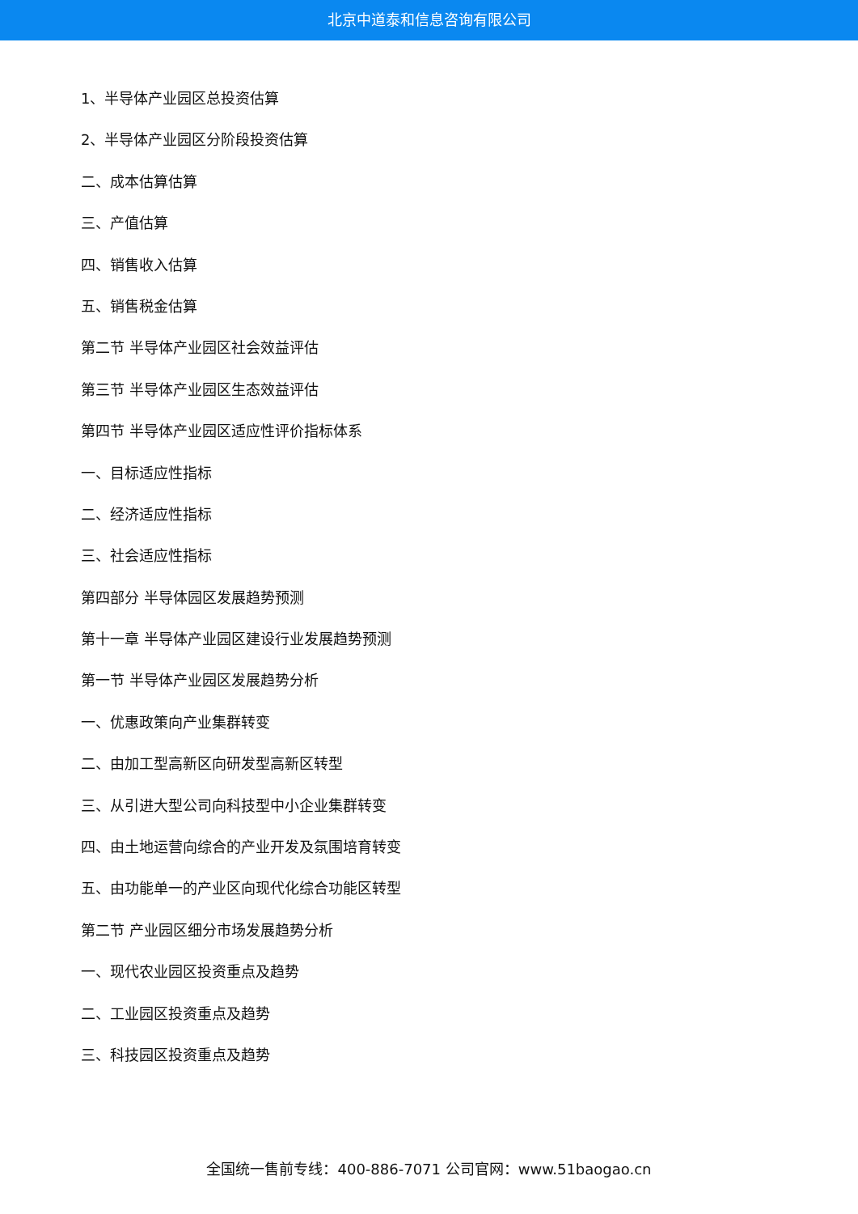北京中道泰和信息咨询有限公司
1、半导体产业园区总投资估算
2、半导体产业园区分阶段投资估算
二、成本估算估算
三、产值估算
四、销售收入估算
五、销售税金估算
第二节 半导体产业园区社会效益评估
第三节 半导体产业园区生态效益评估
第四节 半导体产业园区适应性评价指标体系
一、目标适应性指标
二、经济适应性指标
三、社会适应性指标
第四部分 半导体园区发展趋势预测
第十一章 半导体产业园区建设行业发展趋势预测
第一节 半导体产业园区发展趋势分析
一、优惠政策向产业集群转变
二、由加工型高新区向研发型高新区转型
三、从引进大型公司向科技型中小企业集群转变
四、由土地运营向综合的产业开发及氛围培育转变
五、由功能单一的产业区向现代化综合功能区转型
第二节 产业园区细分市场发展趋势分析
一、现代农业园区投资重点及趋势
二、工业园区投资重点及趋势
三、科技园区投资重点及趋势
全国统一售前专线：400-886-7071 公司官网：www.51baogao.cn